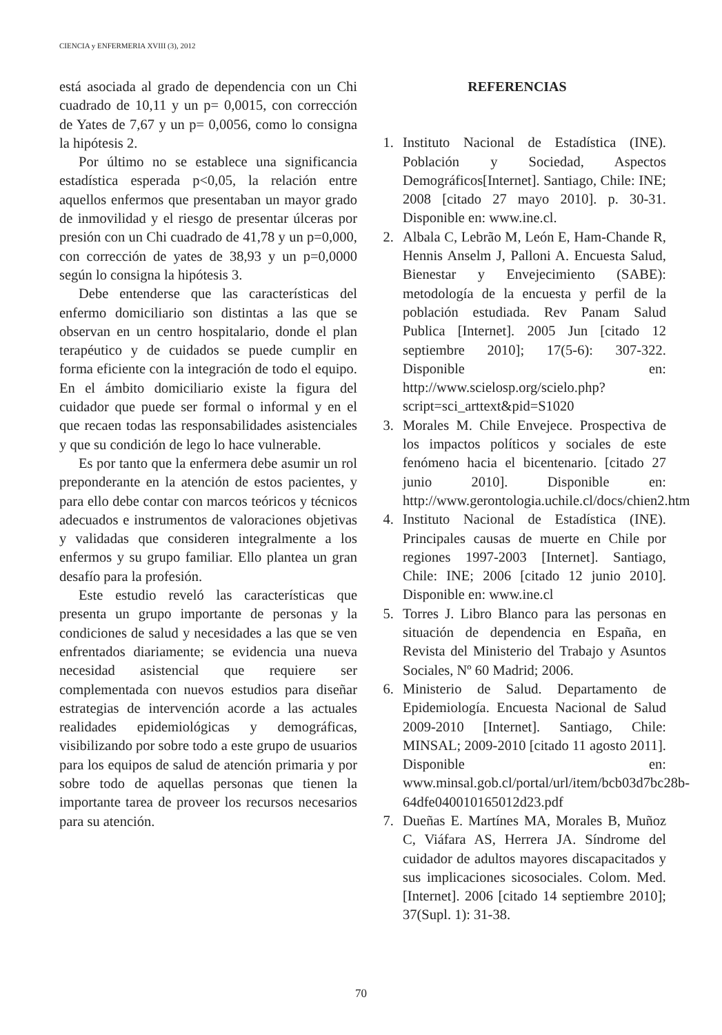CIENCIA y ENFERMERIA XVIII (3), 2012
está asociada al grado de dependencia con un Chi cuadrado de 10,11 y un p= 0,0015, con corrección de Yates de 7,67 y un p= 0,0056, como lo consigna la hipótesis 2.
Por último no se establece una significancia estadística esperada p<0,05, la relación entre aquellos enfermos que presentaban un mayor grado de inmovilidad y el riesgo de presentar úlceras por presión con un Chi cuadrado de 41,78 y un p=0,000, con corrección de yates de 38,93 y un p=0,0000 según lo consigna la hipótesis 3.
Debe entenderse que las características del enfermo domiciliario son distintas a las que se observan en un centro hospitalario, donde el plan terapéutico y de cuidados se puede cumplir en forma eficiente con la integración de todo el equipo. En el ámbito domiciliario existe la figura del cuidador que puede ser formal o informal y en el que recaen todas las responsabilidades asistenciales y que su condición de lego lo hace vulnerable.
Es por tanto que la enfermera debe asumir un rol preponderante en la atención de estos pacientes, y para ello debe contar con marcos teóricos y técnicos adecuados e instrumentos de valoraciones objetivas y validadas que consideren integralmente a los enfermos y su grupo familiar. Ello plantea un gran desafío para la profesión.
Este estudio reveló las características que presenta un grupo importante de personas y la condiciones de salud y necesidades a las que se ven enfrentados diariamente; se evidencia una nueva necesidad asistencial que requiere ser complementada con nuevos estudios para diseñar estrategias de intervención acorde a las actuales realidades epidemiológicas y demográficas, visibilizando por sobre todo a este grupo de usuarios para los equipos de salud de atención primaria y por sobre todo de aquellas personas que tienen la importante tarea de proveer los recursos necesarios para su atención.
REFERENCIAS
1. Instituto Nacional de Estadística (INE). Población y Sociedad, Aspectos Demográficos[Internet]. Santiago, Chile: INE; 2008 [citado 27 mayo 2010]. p. 30-31. Disponible en: www.ine.cl.
2. Albala C, Lebrão M, León E, Ham-Chande R, Hennis Anselm J, Palloni A. Encuesta Salud, Bienestar y Envejecimiento (SABE): metodología de la encuesta y perfil de la población estudiada. Rev Panam Salud Publica [Internet]. 2005 Jun [citado 12 septiembre 2010]; 17(5-6): 307-322. Disponible en: http://www.scielosp.org/scielo.php?script=sci_arttext&pid=S1020
3. Morales M. Chile Envejece. Prospectiva de los impactos políticos y sociales de este fenómeno hacia el bicentenario. [citado 27 junio 2010]. Disponible en: http://www.gerontologia.uchile.cl/docs/chien2.htm
4. Instituto Nacional de Estadística (INE). Principales causas de muerte en Chile por regiones 1997-2003 [Internet]. Santiago, Chile: INE; 2006 [citado 12 junio 2010]. Disponible en: www.ine.cl
5. Torres J. Libro Blanco para las personas en situación de dependencia en España, en Revista del Ministerio del Trabajo y Asuntos Sociales, Nº 60 Madrid; 2006.
6. Ministerio de Salud. Departamento de Epidemiología. Encuesta Nacional de Salud 2009-2010 [Internet]. Santiago, Chile: MINSAL; 2009-2010 [citado 11 agosto 2011]. Disponible en: www.minsal.gob.cl/portal/url/item/bcb03d7bc28b-64dfe040010165012d23.pdf
7. Dueñas E. Martínes MA, Morales B, Muñoz C, Viáfara AS, Herrera JA. Síndrome del cuidador de adultos mayores discapacitados y sus implicaciones sicosociales. Colom. Med. [Internet]. 2006 [citado 14 septiembre 2010]; 37(Supl. 1): 31-38.
70